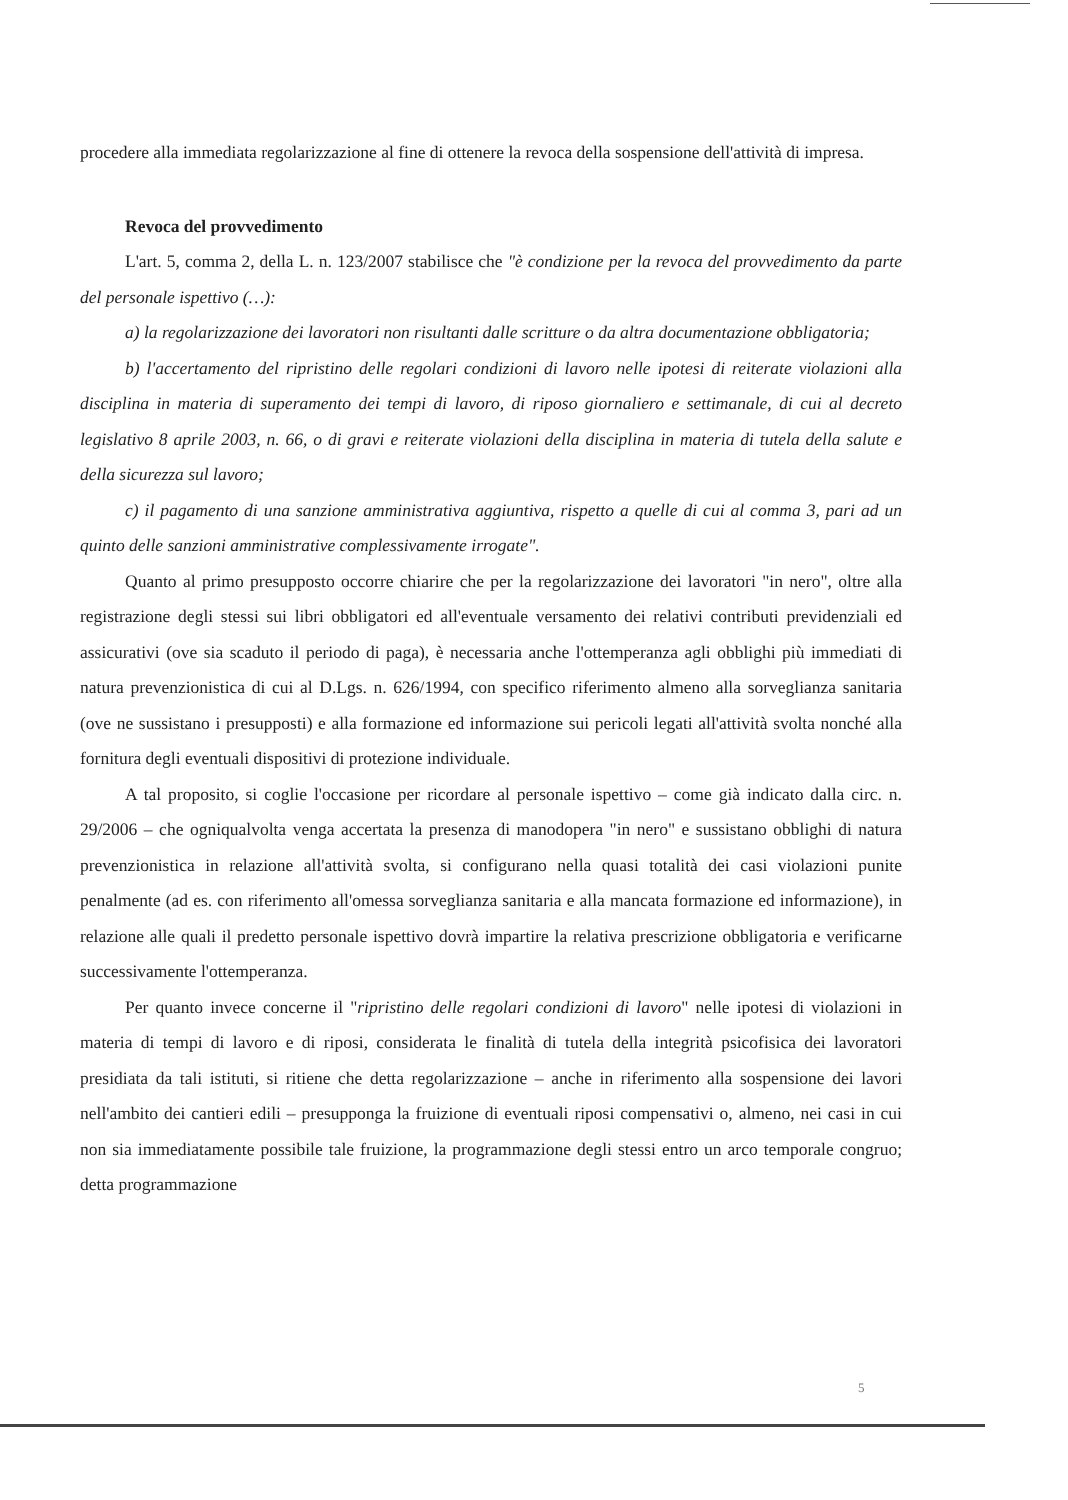procedere alla immediata regolarizzazione al fine di ottenere la revoca della sospensione dell'attività di impresa.
Revoca del provvedimento
L'art. 5, comma 2, della L. n. 123/2007 stabilisce che "è condizione per la revoca del provvedimento da parte del personale ispettivo (…):
a) la regolarizzazione dei lavoratori non risultanti dalle scritture o da altra documentazione obbligatoria;
b) l'accertamento del ripristino delle regolari condizioni di lavoro nelle ipotesi di reiterate violazioni alla disciplina in materia di superamento dei tempi di lavoro, di riposo giornaliero e settimanale, di cui al decreto legislativo 8 aprile 2003, n. 66, o di gravi e reiterate violazioni della disciplina in materia di tutela della salute e della sicurezza sul lavoro;
c) il pagamento di una sanzione amministrativa aggiuntiva, rispetto a quelle di cui al comma 3, pari ad un quinto delle sanzioni amministrative complessivamente irrogate".
Quanto al primo presupposto occorre chiarire che per la regolarizzazione dei lavoratori "in nero", oltre alla registrazione degli stessi sui libri obbligatori ed all'eventuale versamento dei relativi contributi previdenziali ed assicurativi (ove sia scaduto il periodo di paga), è necessaria anche l'ottemperanza agli obblighi più immediati di natura prevenzionistica di cui al D.Lgs. n. 626/1994, con specifico riferimento almeno alla sorveglianza sanitaria (ove ne sussistano i presupposti) e alla formazione ed informazione sui pericoli legati all'attività svolta nonché alla fornitura degli eventuali dispositivi di protezione individuale.
A tal proposito, si coglie l'occasione per ricordare al personale ispettivo – come già indicato dalla circ. n. 29/2006 – che ogniqualvolta venga accertata la presenza di manodopera "in nero" e sussistano obblighi di natura prevenzionistica in relazione all'attività svolta, si configurano nella quasi totalità dei casi violazioni punite penalmente (ad es. con riferimento all'omessa sorveglianza sanitaria e alla mancata formazione ed informazione), in relazione alle quali il predetto personale ispettivo dovrà impartire la relativa prescrizione obbligatoria e verificarne successivamente l'ottemperanza.
Per quanto invece concerne il "ripristino delle regolari condizioni di lavoro" nelle ipotesi di violazioni in materia di tempi di lavoro e di riposi, considerata le finalità di tutela della integrità psicofisica dei lavoratori presidiata da tali istituti, si ritiene che detta regolarizzazione – anche in riferimento alla sospensione dei lavori nell'ambito dei cantieri edili – presupponga la fruizione di eventuali riposi compensativi o, almeno, nei casi in cui non sia immediatamente possibile tale fruizione, la programmazione degli stessi entro un arco temporale congruo; detta programmazione
5